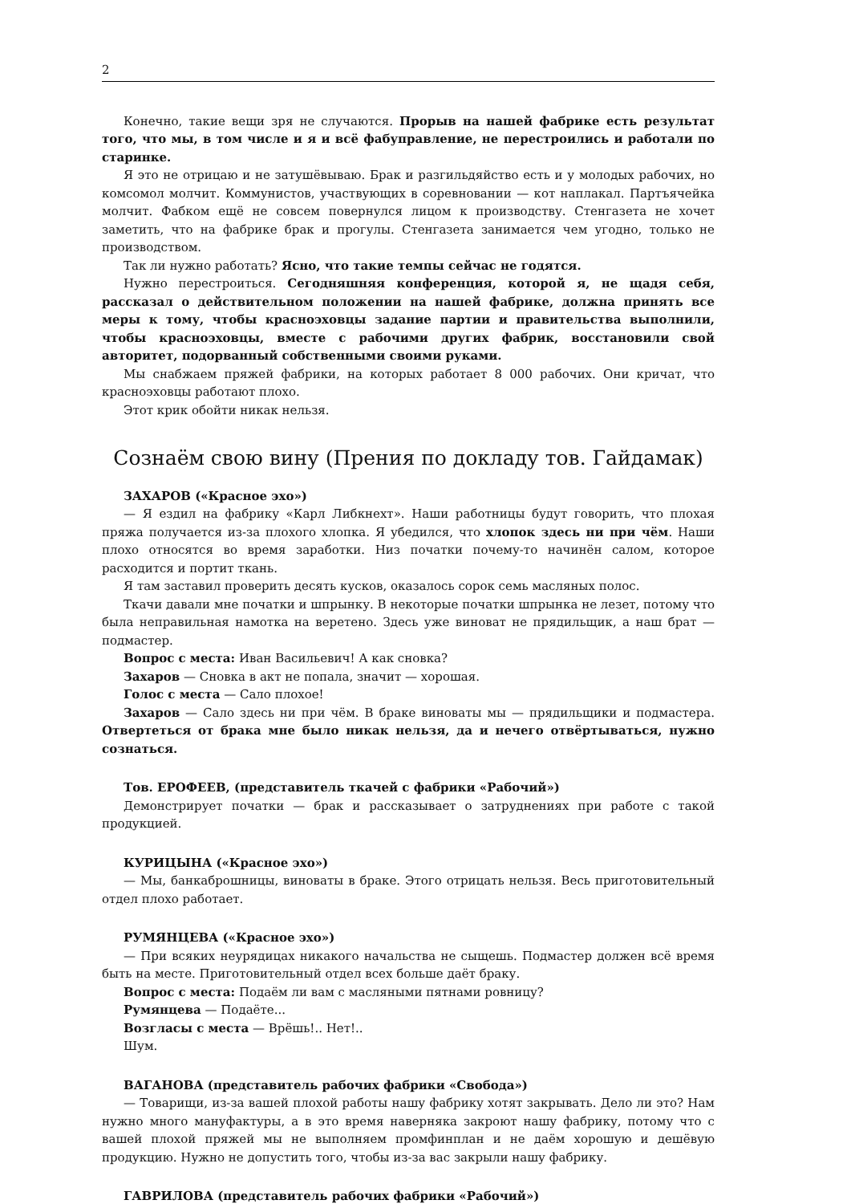2
Конечно, такие вещи зря не случаются. Прорыв на нашей фабрике есть результат того, что мы, в том числе и я и всё фабуправление, не перестроились и работали по старинке.
Я это не отрицаю и не затушёвываю. Брак и разгильдяйство есть и у молодых рабочих, но комсомол молчит. Коммунистов, участвующих в соревновании — кот наплакал. Партъячейка молчит. Фабком ещё не совсем повернулся лицом к производству. Стенгазета не хочет заметить, что на фабрике брак и прогулы. Стенгазета занимается чем угодно, только не производством.
Так ли нужно работать? Ясно, что такие темпы сейчас не годятся.
Нужно перестроиться. Сегодняшняя конференция, которой я, не щадя себя, рассказал о действительном положении на нашей фабрике, должна принять все меры к тому, чтобы красноэховцы задание партии и правительства выполнили, чтобы красноэховцы, вместе с рабочими других фабрик, восстановили свой авторитет, подорванный собственными своими руками.
Мы снабжаем пряжей фабрики, на которых работает 8 000 рабочих. Они кричат, что красноэховцы работают плохо.
Этот крик обойти никак нельзя.
Сознаём свою вину (Прения по докладу тов. Гайдамак)
ЗАХАРОВ («Красное эхо»)
— Я ездил на фабрику «Карл Либкнехт». Наши работницы будут говорить, что плохая пряжа получается из-за плохого хлопка. Я убедился, что хлопок здесь ни при чём. Наши плохо относятся во время заработки. Низ початки почему-то начинён салом, которое расходится и портит ткань.
Я там заставил проверить десять кусков, оказалось сорок семь масляных полос.
Ткачи давали мне початки и шпрынку. В некоторые початки шпрынка не лезет, потому что была неправильная намотка на веретено. Здесь уже виноват не прядильщик, а наш брат — подмастер.
Вопрос с места: Иван Васильевич! А как сновка?
Захаров — Сновка в акт не попала, значит — хорошая.
Голос с места — Сало плохое!
Захаров — Сало здесь ни при чём. В браке виноваты мы — прядильщики и подмастера. Отвертеться от брака мне было никак нельзя, да и нечего отвёртываться, нужно сознаться.
Тов. ЕРОФЕЕВ, (представитель ткачей с фабрики «Рабочий»)
Демонстрирует початки — брак и рассказывает о затруднениях при работе с такой продукцией.
КУРИЦЫНА («Красное эхо»)
— Мы, банкаброшницы, виноваты в браке. Этого отрицать нельзя. Весь приготовительный отдел плохо работает.
РУМЯНЦЕВА («Красное эхо»)
— При всяких неурядицах никакого начальства не сыщешь. Подмастер должен всё время быть на месте. Приготовительный отдел всех больше даёт браку.
Вопрос с места: Подаём ли вам с масляными пятнами ровницу?
Румянцева — Подаёте...
Возгласы с места — Врёшь!.. Нет!..
Шум.
ВАГАНОВА (представитель рабочих фабрики «Свобода»)
— Товарищи, из-за вашей плохой работы нашу фабрику хотят закрывать. Дело ли это? Нам нужно много мануфактуры, а в это время наверняка закроют нашу фабрику, потому что с вашей плохой пряжей мы не выполняем промфинплан и не даём хорошую и дешёвую продукцию. Нужно не допустить того, чтобы из-за вас закрыли нашу фабрику.
ГАВРИЛОВА (представитель рабочих фабрики «Рабочий»)